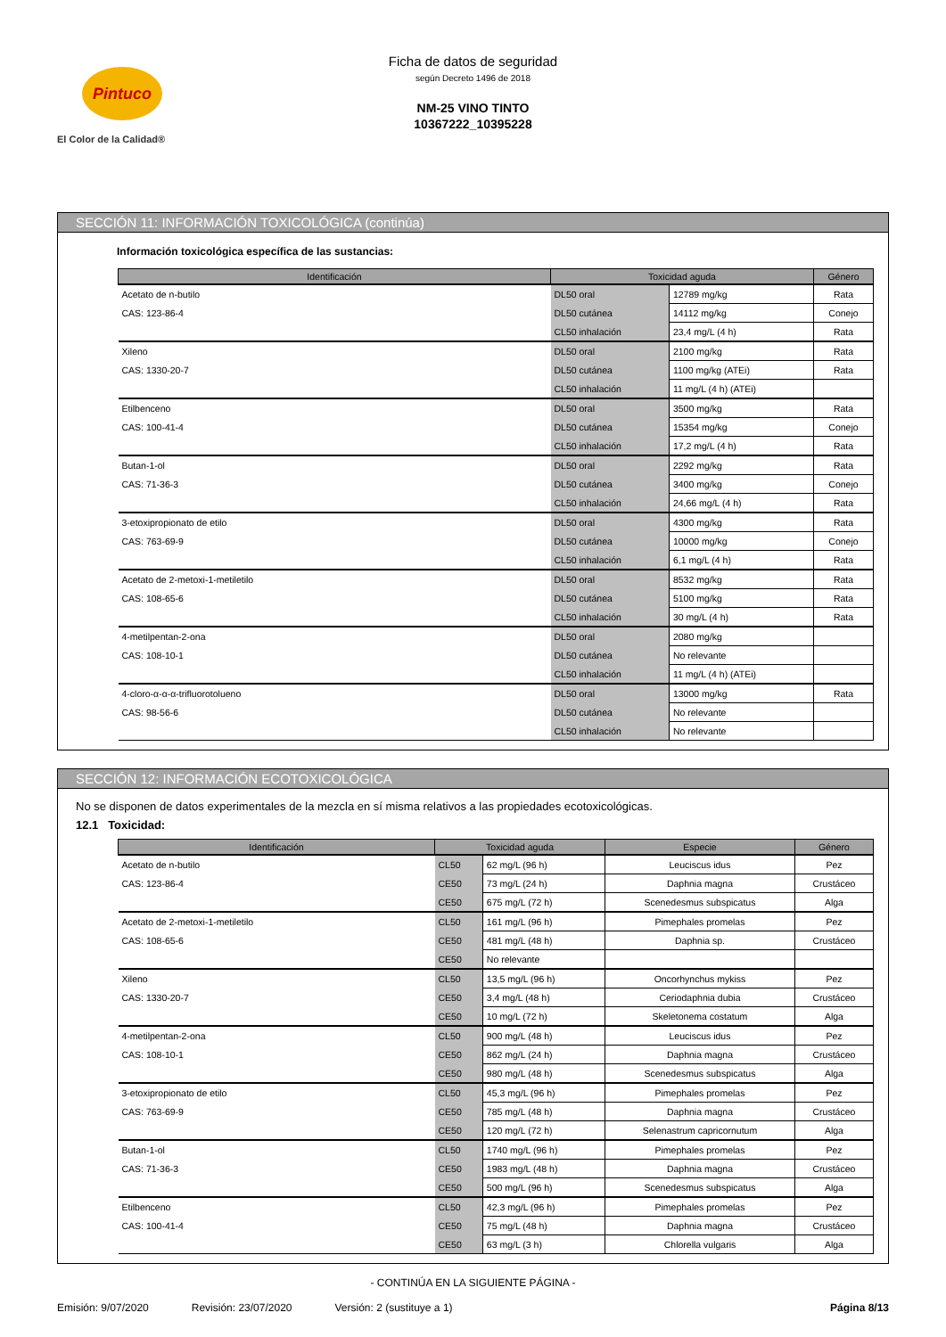Pintuco
El Color de la Calidad®
Ficha de datos de seguridad
según Decreto 1496 de 2018
NM-25 VINO TINTO
10367222_10395228
SECCIÓN 11: INFORMACIÓN TOXICOLÓGICA (continúa)
Información toxicológica específica de las sustancias:
| Identificación | Toxicidad aguda | | Género |
| --- | --- | --- | --- |
| Acetato de n-butilo | DL50 oral | 12789 mg/kg | Rata |
| CAS: 123-86-4 | DL50 cutánea | 14112 mg/kg | Conejo |
| | CL50 inhalación | 23,4 mg/L (4 h) | Rata |
| Xileno | DL50 oral | 2100 mg/kg | Rata |
| CAS: 1330-20-7 | DL50 cutánea | 1100 mg/kg (ATEi) | Rata |
| | CL50 inhalación | 11 mg/L (4 h) (ATEi) | |
| Etilbenceno | DL50 oral | 3500 mg/kg | Rata |
| CAS: 100-41-4 | DL50 cutánea | 15354 mg/kg | Conejo |
| | CL50 inhalación | 17,2 mg/L (4 h) | Rata |
| Butan-1-ol | DL50 oral | 2292 mg/kg | Rata |
| CAS: 71-36-3 | DL50 cutánea | 3400 mg/kg | Conejo |
| | CL50 inhalación | 24,66 mg/L (4 h) | Rata |
| 3-etoxipropionato de etilo | DL50 oral | 4300 mg/kg | Rata |
| CAS: 763-69-9 | DL50 cutánea | 10000 mg/kg | Conejo |
| | CL50 inhalación | 6,1 mg/L (4 h) | Rata |
| Acetato de 2-metoxi-1-metiletilo | DL50 oral | 8532 mg/kg | Rata |
| CAS: 108-65-6 | DL50 cutánea | 5100 mg/kg | Rata |
| | CL50 inhalación | 30 mg/L (4 h) | Rata |
| 4-metilpentan-2-ona | DL50 oral | 2080 mg/kg | |
| CAS: 108-10-1 | DL50 cutánea | No relevante | |
| | CL50 inhalación | 11 mg/L (4 h) (ATEi) | |
| 4-cloro-α-α-α-trifluorotolueno | DL50 oral | 13000 mg/kg | Rata |
| CAS: 98-56-6 | DL50 cutánea | No relevante | |
| | CL50 inhalación | No relevante | |
SECCIÓN 12: INFORMACIÓN ECOTOXICOLÓGICA
No se disponen de datos experimentales de la mezcla en sí misma relativos a las propiedades ecotoxicológicas.
12.1 Toxicidad:
| Identificación | Toxicidad aguda | | Especie | Género |
| --- | --- | --- | --- | --- |
| Acetato de n-butilo | CL50 | 62 mg/L (96 h) | Leuciscus idus | Pez |
| CAS: 123-86-4 | CE50 | 73 mg/L (24 h) | Daphnia magna | Crustáceo |
| | CE50 | 675 mg/L (72 h) | Scenedesmus subspicatus | Alga |
| Acetato de 2-metoxi-1-metiletilo | CL50 | 161 mg/L (96 h) | Pimephales promelas | Pez |
| CAS: 108-65-6 | CE50 | 481 mg/L (48 h) | Daphnia sp. | Crustáceo |
| | CE50 | No relevante | | |
| Xileno | CL50 | 13,5 mg/L (96 h) | Oncorhynchus mykiss | Pez |
| CAS: 1330-20-7 | CE50 | 3,4 mg/L (48 h) | Ceriodaphnia dubia | Crustáceo |
| | CE50 | 10 mg/L (72 h) | Skeletonema costatum | Alga |
| 4-metilpentan-2-ona | CL50 | 900 mg/L (48 h) | Leuciscus idus | Pez |
| CAS: 108-10-1 | CE50 | 862 mg/L (24 h) | Daphnia magna | Crustáceo |
| | CE50 | 980 mg/L (48 h) | Scenedesmus subspicatus | Alga |
| 3-etoxipropionato de etilo | CL50 | 45,3 mg/L (96 h) | Pimephales promelas | Pez |
| CAS: 763-69-9 | CE50 | 785 mg/L (48 h) | Daphnia magna | Crustáceo |
| | CE50 | 120 mg/L (72 h) | Selenastrum capricornutum | Alga |
| Butan-1-ol | CL50 | 1740 mg/L (96 h) | Pimephales promelas | Pez |
| CAS: 71-36-3 | CE50 | 1983 mg/L (48 h) | Daphnia magna | Crustáceo |
| | CE50 | 500 mg/L (96 h) | Scenedesmus subspicatus | Alga |
| Etilbenceno | CL50 | 42,3 mg/L (96 h) | Pimephales promelas | Pez |
| CAS: 100-41-4 | CE50 | 75 mg/L (48 h) | Daphnia magna | Crustáceo |
| | CE50 | 63 mg/L (3 h) | Chlorella vulgaris | Alga |
- CONTINÚA EN LA SIGUIENTE PÁGINA -
Emisión: 9/07/2020 Revisión: 23/07/2020 Versión: 2 (sustituye a 1) Página 8/13